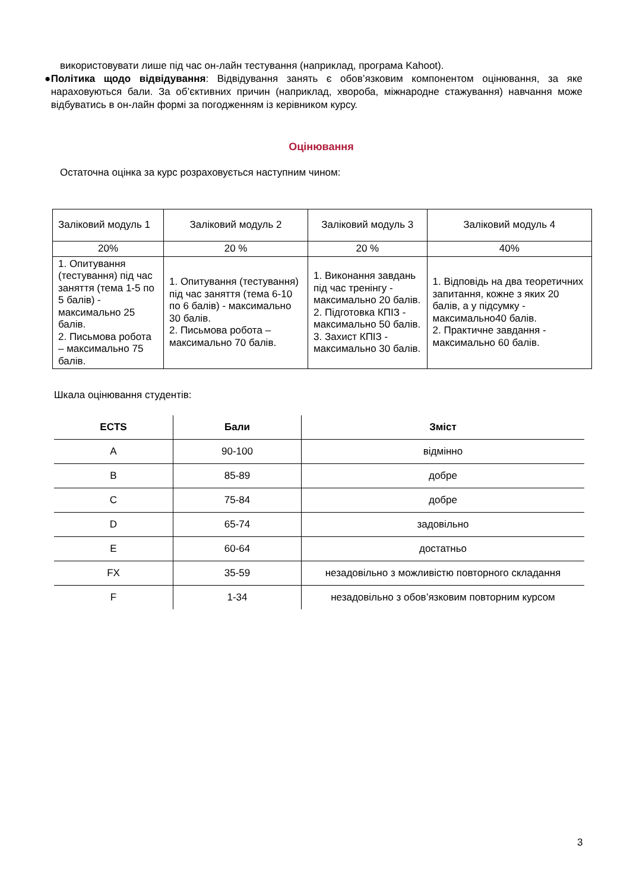використовувати лише під час он-лайн тестування (наприклад, програма Kahoot).
● Політика щодо відвідування: Відвідування занять є обов’язковим компонентом оцінювання, за яке нараховуються бали. За об’єктивних причин (наприклад, хвороба, міжнародне стажування) навчання може відбуватись в он-лайн формі за погодженням із керівником курсу.
Оцінювання
Остаточна оцінка за курс розраховується наступним чином:
| Заліковий модуль 1 | Заліковий модуль 2 | Заліковий модуль 3 | Заліковий модуль 4 |
| 20% | 20 % | 20 % | 40% |
| 1. Опитування (тестування) під час заняття (тема 1-5 по 5 балів) - максимально 25 балів. 2. Письмова робота – максимально 75 балів. | 1. Опитування (тестування) під час заняття (тема 6-10 по 6 балів) - максимально 30 балів. 2. Письмова робота – максимально 70 балів. | 1. Виконання завдань під час тренінгу - максимально 20 балів. 2. Підготовка КПІЗ - максимально 50 балів. 3. Захист КПІЗ - максимально 30 балів. | 1. Відповідь на два теоретичних запитання, кожне з яких 20 балів, а у підсумку - максимально40 балів. 2. Практичне завдання - максимально 60 балів. |
Шкала оцінювання студентів:
| ECTS | Бали | Зміст |
| --- | --- | --- |
| A | 90-100 | відмінно |
| B | 85-89 | добре |
| C | 75-84 | добре |
| D | 65-74 | задовільно |
| E | 60-64 | достатньо |
| FX | 35-59 | незадовільно з можливістю повторного складання |
| F | 1-34 | незадовільно з обов’язковим повторним курсом |
3